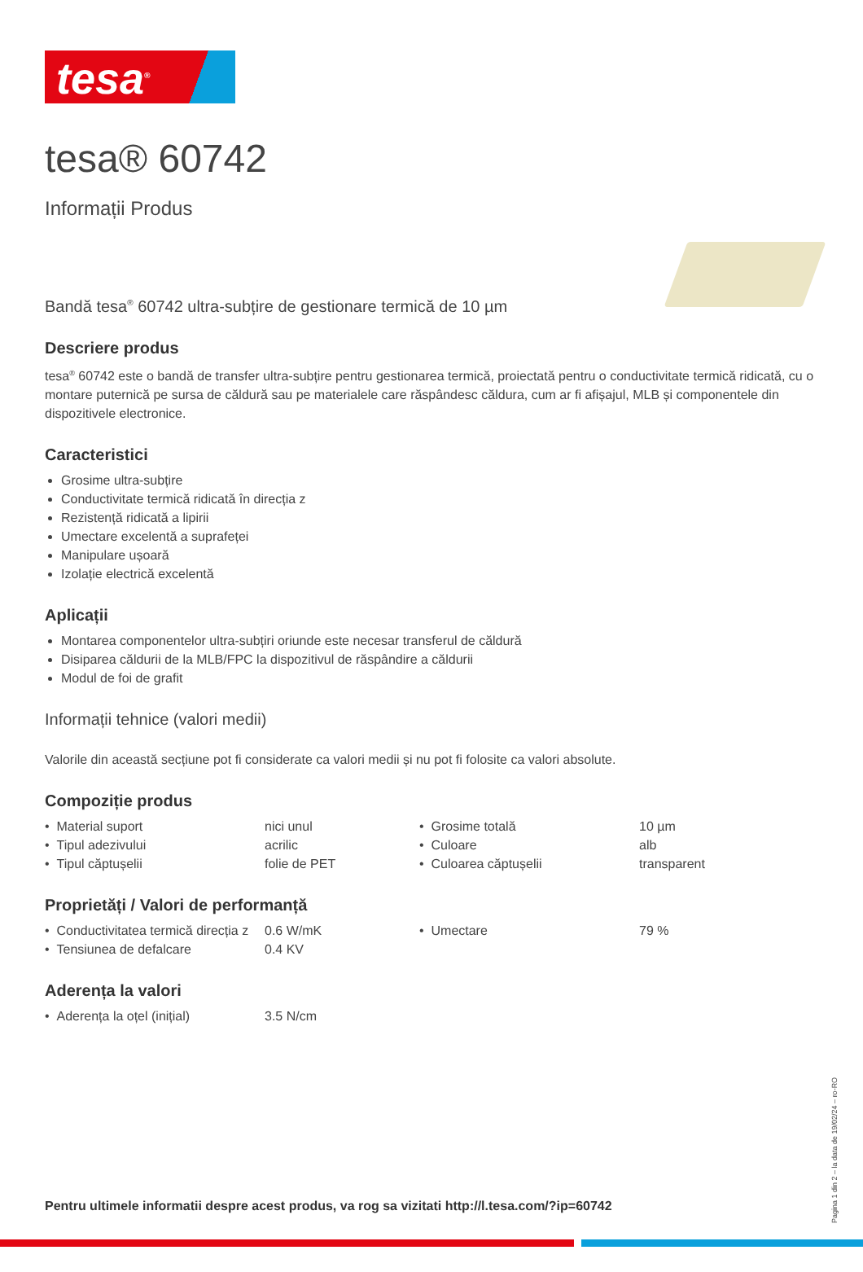tesa<sup>®</sup>
tesa® 60742
Informații Produs
Bandă tesa<sup>®</sup> 60742 ultra-subțire de gestionare termică de 10 µm
Descriere produs
tesa<sup>®</sup> 60742 este o bandă de transfer ultra-subțire pentru gestionarea termică, proiectată pentru o conductivitate termică ridicată, cu o montare puternică pe sursa de căldură sau pe materialele care răspândesc căldura, cum ar fi afișajul, MLB și componentele din dispozitivele electronice.
Caracteristici
Grosime ultra-subțire
Conductivitate termică ridicată în direcția z
Rezistență ridicată a lipirii
Umectare excelentă a suprafeței
Manipulare ușoară
Izolație electrică excelentă
Aplicații
Montarea componentelor ultra-subțiri oriunde este necesar transferul de căldură
Disiparea căldurii de la MLB/FPC la dispozitivul de răspândire a căldurii
Modul de foi de grafit
Informații tehnice (valori medii)
Valorile din această secțiune pot fi considerate ca valori medii și nu pot fi folosite ca valori absolute.
Compoziție produs
| • Material suport | nici unul | • Grosime totală | 10 µm |
| • Tipul adezivului | acrilic | • Culoare | alb |
| • Tipul căptușelii | folie de PET | • Culoarea căptușelii | transparent |
Proprietăți / Valori de performanță
| • Conductivitatea termică direcția z | 0.6 W/mK | • Umectare | 79 % |
| • Tensiunea de defalcare | 0.4 KV | | |
Aderența la valori
| • Aderența la oțel (inițial) | 3.5 N/cm |
Pentru ultimele informatii despre acest produs, va rog sa vizitati http://l.tesa.com/?ip=60742
Pagina 1 din 2 – la data de 19/02/24 – ro-RO